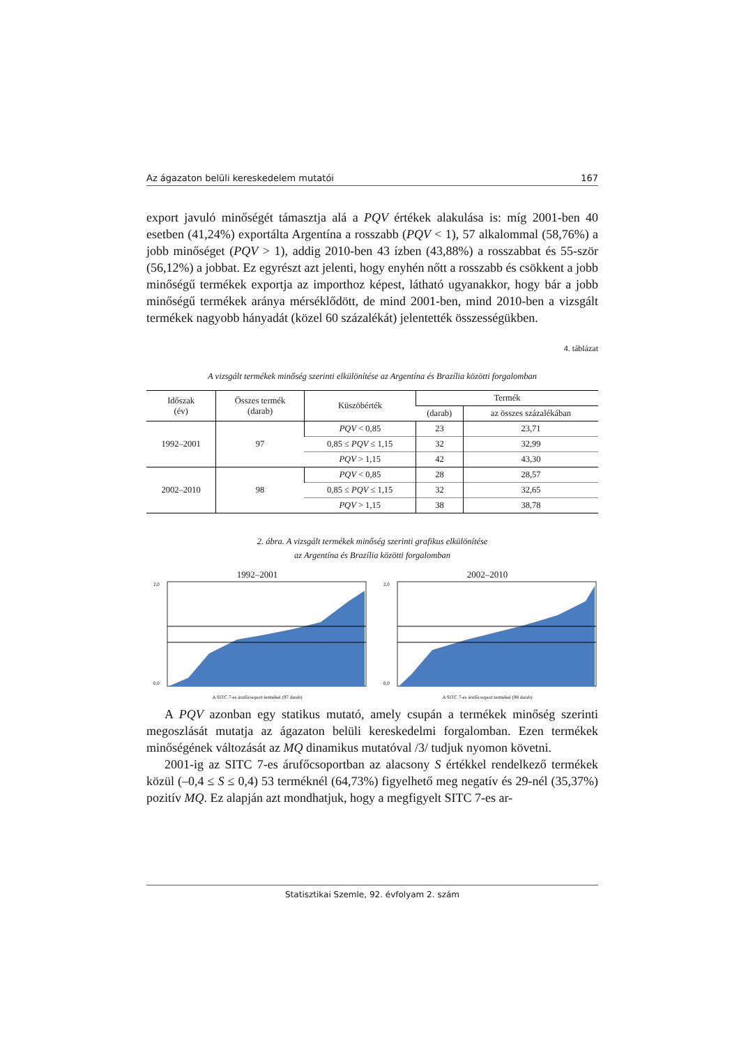Az ágazaton belüli kereskedelem mutatói 167
export javuló minőségét támasztja alá a PQV értékek alakulása is: míg 2001-ben 40 esetben (41,24%) exportálta Argentína a rosszabb (PQV < 1), 57 alkalommal (58,76%) a jobb minőséget (PQV > 1), addig 2010-ben 43 ízben (43,88%) a rosszabbat és 55-ször (56,12%) a jobbat. Ez egyrészt azt jelenti, hogy enyhén nőtt a rosszabb és csökkent a jobb minőségű termékek exportja az importhoz képest, látható ugyanakkor, hogy bár a jobb minőségű termékek aránya mérséklődött, de mind 2001-ben, mind 2010-ben a vizsgált termékek nagyobb hányadát (közel 60 százalékát) jelentették összességükben.
4. táblázat
A vizsgált termékek minőség szerinti elkülönítése az Argentína és Brazília közötti forgalomban
| Időszak (év) | Összes termék (darab) | Küszöbérték | Termék | |
| --- | --- | --- | --- | --- |
| | | | (darab) | az összes százalékában |
| 1992–2001 | 97 | PQV < 0,85 | 23 | 23,71 |
| | | 0,85 ≤ PQV ≤ 1,15 | 32 | 32,99 |
| | | PQV > 1,15 | 42 | 43,30 |
| 2002–2010 | 98 | PQV < 0,85 | 28 | 28,57 |
| | | 0,85 ≤ PQV ≤ 1,15 | 32 | 32,65 |
| | | PQV > 1,15 | 38 | 38,78 |
2. ábra. A vizsgált termékek minőség szerinti grafikus elkülönítése
az Argentína és Brazília közötti forgalomban
1992–2001
2,0
0,0
A SITC 7-es árufőcsoport termékei (97 darab)
2002–2010
2,0
0,0
A SITC 7-es árufőcsoport termékei (98 darab)
A PQV azonban egy statikus mutató, amely csupán a termékek minőség szerinti megoszlását mutatja az ágazaton belüli kereskedelmi forgalomban. Ezen termékek minőségének változását az MQ dinamikus mutatóval /3/ tudjuk nyomon követni.
2001-ig az SITC 7-es árufőcsoportban az alacsony S értékkel rendelkező termékek közül (–0,4 ≤ S ≤ 0,4) 53 terméknél (64,73%) figyelhető meg negatív és 29-nél (35,37%) pozitív MQ. Ez alapján azt mondhatjuk, hogy a megfigyelt SITC 7-es ar-
Statisztikai Szemle, 92. évfolyam 2. szám